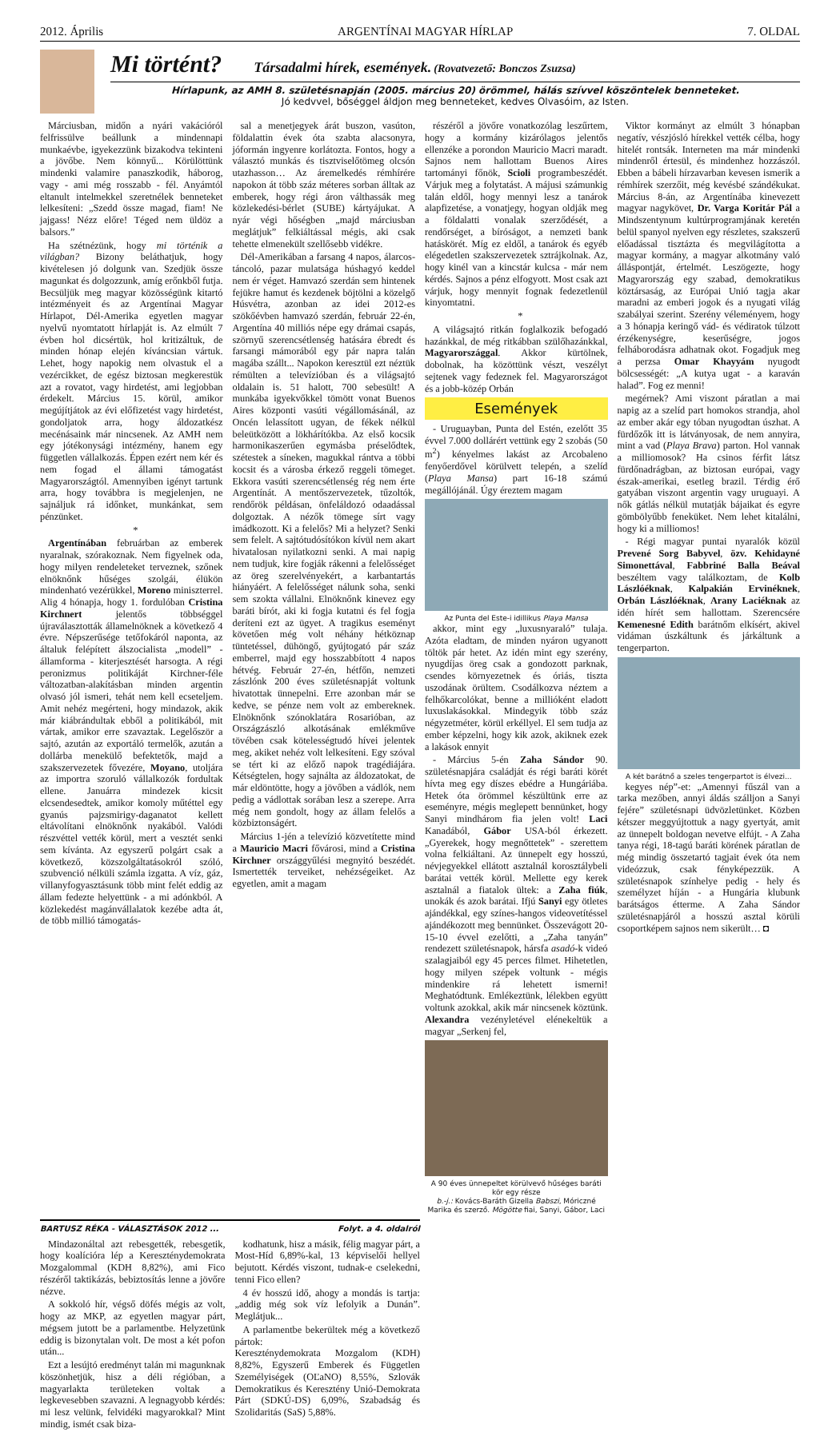2012. Április ARGENTÍNAI MAGYAR HÍRLAP 7. OLDAL
Mi történt?
Társadalmi hírek, események. (Rovatvezető: Bonczos Zsuzsa)
Hírlapunk, az AMH 8. születésnapján (2005. március 20) örömmel, hálás szívvel köszöntelek benneteket.
Jó kedvvel, bőséggel áldjon meg benneteket, kedves Olvasóim, az Isten.
Márciusban, midőn a nyári vakációról felfrissülve beállunk a mindennapi munkaévbe, igyekezzünk bizakodva tekinteni a jövőbe. Nem könnyű... Körülöttünk mindenki valamire panaszkodik, háborog, vagy - ami még rosszabb - fél. Anyámtól eltanult intelmekkel szeretnélek benneteket lelkesíteni: „Szedd össze magad, fiam! Ne jajgass! Nézz előre! Téged nem üldöz a balsors.”
Ha szétnézünk, hogy mi történik a világban? Bizony beláthatjuk, hogy kivételesen jó dolgunk van. Szedjük össze magunkat és dolgozzunk, amíg erőnkből futja. Becsüljük meg magyar közösségünk kitartó intézményeit és az Argentínai Magyar Hírlapot, Dél-Amerika egyetlen magyar nyelvű nyomtatott hírlapját is. Az elmúlt 7 évben hol dicsértük, hol kritizáltuk, de minden hónap elején kíváncsian vártuk. Lehet, hogy napokig nem olvastuk el a vezércikket, de egész biztosan megkerestük azt a rovatot, vagy hirdetést, ami legjobban érdekelt. Március 15. körül, amikor megújítjátok az évi előfizetést vagy hirdetést, gondoljatok arra, hogy áldozatkész mecénásaink már nincsenek. Az AMH nem egy jótékonysági intézmény, hanem egy független vállalkozás. Éppen ezért nem kér és nem fogad el állami támogatást Magyarországtól. Amennyiben igényt tartunk arra, hogy továbbra is megjelenjen, ne sajnáljuk rá időnket, munkánkat, sem pénzünket.
*
Argentínában februárban az emberek nyaralnak, szórakoznak. Nem figyelnek oda, hogy milyen rendeleteket terveznek, szőnek elnöknőnk hűséges szolgái, élükön mindenható vezérükkel, Moreno miniszterrel. Alig 4 hónapja, hogy 1. fordulóban Cristina Kirchnert jelentős többséggel újraválasztották államelnöknek a következő 4 évre. Népszerűsége tetőfokáról naponta, az általuk felépített álszocialista „modell” - államforma - kiterjesztését harsogta. A régi peronizmus politikáját Kirchner-féle változatban-alakításban minden argentin olvasó jól ismeri, tehát nem kell ecseteljem. Amit nehéz megérteni, hogy mindazok, akik már kiábrándultak ebből a politikából, mit vártak, amikor erre szavaztak. Legelőször a sajtó, azután az exportáló termelők, azután a dollárba menekülő befektetők, majd a szakszervezetek fővezére, Moyano, utoljára az importra szoruló vállalkozók fordultak ellene. Januárra mindezek kicsit elcsendesedtek, amikor komoly műtéttel egy gyanús pajzsmirigy-daganatot kellett eltávolítani elnöknőnk nyakából. Valódi részvéttel vették körül, mert a vesztét senki sem kívánta. Az egyszerű polgárt csak a következő, közszolgáltatásokról szóló, szubvenció nélküli számla izgatta. A víz, gáz, villanyfogyasztásunk több mint felét eddig az állam fedezte helyettünk - a mi adónkból. A közlekedést magánvállalatok kezébe adta át, de több millió támogatás-
sal a menetjegyek árát buszon, vasúton, földalattin évek óta szabta alacsonyra, jóformán ingyenre korlátozta. Fontos, hogy a választó munkás és tisztviselőtömeg olcsón utazhasson… Az áremelkedés rémhírére napokon át több száz méteres sorban álltak az emberek, hogy régi áron válthassák meg közlekedési-bérlet (SUBE) kártyájukat. A nyár végi hőségben „majd márciusban meglátjuk” felkiáltással mégis, aki csak tehette elmenekült szellősebb vidékre.
Dél-Amerikában a farsang 4 napos, álarcos-táncoló, pazar mulatsága húshagyó keddel nem ér véget. Hamvazó szerdán sem hintenek fejükre hamut és kezdenek böjtölni a közelgő Húsvétra, azonban az idei 2012-es szökőévben hamvazó szerdán, február 22-én, Argentína 40 milliós népe egy drámai csapás, szörnyű szerencsétlenség hatására ébredt és farsangi mámorából egy pár napra talán magába szállt... Napokon keresztül ezt néztük rémülten a televízióban és a világsajtó oldalain is. 51 halott, 700 sebesült! A munkába igyekvőkkel tömött vonat Buenos Aires központi vasúti végállomásánál, az Oncén lelassított ugyan, de fékek nélkül beleütközött a lökhárítókba. Az első kocsik harmonikaszerűen egymásba préselődtek, szétestek a síneken, magukkal rántva a többi kocsit és a városba érkező reggeli tömeget. Ekkora vasúti szerencsétlenség rég nem érte Argentínát. A mentőszervezetek, tűzoltók, rendőrök példásan, önfeláldozó odaadással dolgoztak. A nézők tömege sírt vagy imádkozott. Ki a felelős? Mi a helyzet? Senki sem felelt. A sajtótudósítókon kívül nem akart hivatalosan nyilatkozni senki. A mai napig nem tudjuk, kire fogják rákenni a felelősséget az öreg szerelvényekért, a karbantartás hiányáért. A felelősséget nálunk soha, senki sem szokta vállalni. Elnöknőnk kinevez egy baráti bírót, aki ki fogja kutatni és fel fogja deríteni ezt az ügyet. A tragikus eseményt követően még volt néhány hétköznap tüntetéssel, dühöngő, gyújtogató pár száz emberrel, majd egy hosszabbított 4 napos hétvég. Február 27-én, hétfőn, nemzeti zászlónk 200 éves születésnapját voltunk hivatottak ünnepelni. Erre azonban már se kedve, se pénze nem volt az embereknek. Elnöknőnk szónoklatára Rosarióban, az Országzászló alkotásának emlékműve tövében csak kötelességtudó hívei jelentek meg, akiket nehéz volt lelkesíteni. Egy szóval se tért ki az előző napok tragédiájára. Kétségtelen, hogy sajnálta az áldozatokat, de már eldöntötte, hogy a jövőben a vádlók, nem pedig a vádlottak sorában lesz a szerepe. Arra még nem gondolt, hogy az állam felelős a közbiztonságért.
Március 1-jén a televízió közvetítette mind a Mauricio Macri fővárosi, mind a Cristina Kirchner országgyűlési megnyitó beszédét. Ismertették terveiket, nehézségeiket. Az egyetlen, amit a magam
részéről a jövőre vonatkozólag leszűrtem, hogy a kormány kizárólagos jelentős ellenzéke a porondon Mauricio Macri maradt. Sajnos nem hallottam Buenos Aires tartományi főnök, Scioli programbeszédét. Várjuk meg a folytatást. A májusi számunkig talán eldől, hogy mennyi lesz a tanárok alapfizetése, a vonatjegy, hogyan oldják meg a földalatti vonalak szerződését, a rendőrséget, a bíróságot, a nemzeti bank hatáskörét. Míg ez eldől, a tanárok és egyéb elégedetlen szakszervezetek sztrájkolnak. Az, hogy kinél van a kincstár kulcsa - már nem kérdés. Sajnos a pénz elfogyott. Most csak azt várjuk, hogy mennyit fognak fedezetlenül kinyomtatni.
*
A világsajtó ritkán foglalkozik befogadó hazánkkal, de még ritkábban szülőhazánkkal, Magyarországgal. Akkor kürtölnek, dobolnak, ha közöttünk vészt, veszélyt sejtenek vagy fedeznek fel. Magyarországot és a jobb-közép Orbán
Események
- Uruguayban, Punta del Estén, ezelőtt 35 évvel 7.000 dollárért vettünk egy 2 szobás (50 m<sup>2</sup>) kényelmes lakást az Arcobaleno fenyőerdővel körülvett telepén, a szelíd (Playa Mansa) part 16-18 számú megállójánál. Úgy éreztem magam
Az Punta del Este-i idillikus Playa Mansa
akkor, mint egy „luxusnyaraló” tulaja. Azóta eladtam, de minden nyáron ugyanott töltök pár hetet. Az idén mint egy szerény, nyugdíjas öreg csak a gondozott parknak, csendes környezetnek és óriás, tiszta uszodának örültem. Csodálkozva néztem a felhőkarcolókat, benne a millióként eladott luxuslakásokkal. Mindegyik több száz négyzetméter, körül erkéllyel. El sem tudja az ember képzelni, hogy kik azok, akiknek ezek a lakások ennyit
- Március 5-én Zaha Sándor 90. születésnapjára családját és régi baráti körét hívta meg egy díszes ebédre a Hungáriába. Hetek óta örömmel készültünk erre az eseményre, mégis meglepett bennünket, hogy Sanyi mindhárom fia jelen volt! Laci Kanadából, Gábor USA-ból érkezett. „Gyerekek, hogy megnőttetek” - szerettem volna felkiáltani. Az ünnepelt egy hosszú, névjegyekkel ellátott asztalnál korosztálybeli barátai vették körül. Mellette egy kerek asztalnál a fiatalok ültek: a Zaha fiúk, unokák és azok barátai. Ifjú Sanyi egy ötletes ajándékkal, egy színes-hangos videovetítéssel ajándékozott meg bennünket. Összevágott 20-15-10 évvel ezelőtti, a „Zaha tanyán” rendezett születésnapok, hársfa asadó-k videó szalagjaiból egy 45 perces filmet. Hihetetlen, hogy milyen szépek voltunk - mégis mindenkire rá lehetett ismerni! Meghatódtunk. Emlékeztünk, lélekben együtt voltunk azokkal, akik már nincsenek köztünk. Alexandra vezényletével elénekeltük a magyar „Serkenj fel,
A 90 éves ünnepeltet körülvevő hűséges baráti kör egy része
b.-j.: Kovács-Baráth Gizella Babszi, Móriczné Marika és szerző. Mögötte fiai, Sanyi, Gábor, Laci
Viktor kormányt az elmúlt 3 hónapban negatív, vészjósló hírekkel vették célba, hogy hitelét rontsák. Interneten ma már mindenki mindenről értesül, és mindenhez hozzászól. Ebben a bábeli hírzavarban kevesen ismerik a rémhírek szerzőit, még kevésbé szándékukat. Március 8-án, az Argentínába kinevezett magyar nagykövet, Dr. Varga Koritár Pál a Mindszentynum kultúrprogramjának keretén belül spanyol nyelven egy részletes, szakszerű előadással tisztázta és megvilágította a magyar kormány, a magyar alkotmány való álláspontját, értelmét. Leszögezte, hogy Magyarország egy szabad, demokratikus köztársaság, az Európai Unió tagja akar maradni az emberi jogok és a nyugati világ szabályai szerint. Szerény véleményem, hogy a 3 hónapja keringő vád- és védiratok túlzott érzékenységre, keserűségre, jogos felháborodásra adhatnak okot. Fogadjuk meg a perzsa Omar Khayyám nyugodt bölcsességét: „A kutya ugat - a karaván halad”. Fog ez menni!
megérnek? Ami viszont páratlan a mai napig az a szelíd part homokos strandja, ahol az ember akár egy tóban nyugodtan úszhat. A fürdőzők itt is látványosak, de nem annyira, mint a vad (Playa Brava) parton. Hol vannak a milliomosok? Ha csinos férfit látsz fürdőnadrágban, az biztosan európai, vagy észak-amerikai, esetleg brazil. Térdig érő gatyában viszont argentin vagy uruguayi. A nők gátlás nélkül mutatják bájaikat és egyre gömbölyűbb feneküket. Nem lehet kitalálni, hogy ki a milliomos!
- Régi magyar puntai nyaralók közül Prevené Sorg Babyvel, özv. Kehidayné Simonettával, Fabbriné Balla Beával beszéltem vagy találkoztam, de Kolb Lászlóéknak, Kalpakián Ervinéknek, Orbán Lászlóéknak, Arany Laciéknak az idén hírét sem hallottam. Szerencsére Kemenesné Edith barátnőm elkísért, akivel vidáman úszkáltunk és járkáltunk a tengerparton.
A két barátnő a szeles tengerpartot is élvezi...
kegyes nép”-et: „Amennyi fűszál van a tarka mezőben, annyi áldás szálljon a Sanyi fejére” születésnapi üdvözletünket. Közben kétszer meggyújtottuk a nagy gyertyát, amit az ünnepelt boldogan nevetve elfújt. - A Zaha tanya régi, 18-tagú baráti körének páratlan de még mindig összetartó tagjait évek óta nem videózzuk, csak fényképezzük. A születésnapok színhelye pedig - hely és személyzet híján - a Hungária klubunk barátságos étterme. A Zaha Sándor születésnapjáról a hosszú asztal körüli csoportképem sajnos nem sikerült… ◘
BARTUSZ RÉKA - VÁLASZTÁSOK 2012 ... Folyt. a 4. oldalról
Mindazonáltal azt rebesgették, rebesgetik, hogy koalícióra lép a Kereszténydemokrata Mozgalommal (KDH 8,82%), ami Fico részéről taktikázás, bebiztosítás lenne a jövőre nézve.
A sokkoló hír, végső döfés mégis az volt, hogy az MKP, az egyetlen magyar párt, mégsem jutott be a parlamentbe. Helyzetünk eddig is bizonytalan volt. De most a két pofon után...
Ezt a lesújtó eredményt talán mi magunknak köszönhetjük, hisz a déli régióban, a magyarlakta területeken voltak a legkevesebben szavazni. A legnagyobb kérdés: mi lesz velünk, felvidéki magyarokkal? Mint mindig, ismét csak biza-
kodhatunk, hisz a másik, félig magyar párt, a Most-Híd 6,89%-kal, 13 képviselői hellyel bejutott. Kérdés viszont, tudnak-e cselekedni, tenni Fico ellen?
4 év hosszú idő, ahogy a mondás is tartja: „addig még sok víz lefolyik a Dunán”. Meglátjuk...
A parlamentbe bekerültek még a következő pártok:
Kereszténydemokrata Mozgalom (KDH) 8,82%, Egyszerű Emberek és Független Személyiségek (OĽaNO) 8,55%, Szlovák Demokratikus és Keresztény Unió-Demokrata Párt (SDKÚ-DS) 6,09%, Szabadság és Szolidaritás (SaS) 5,88%.